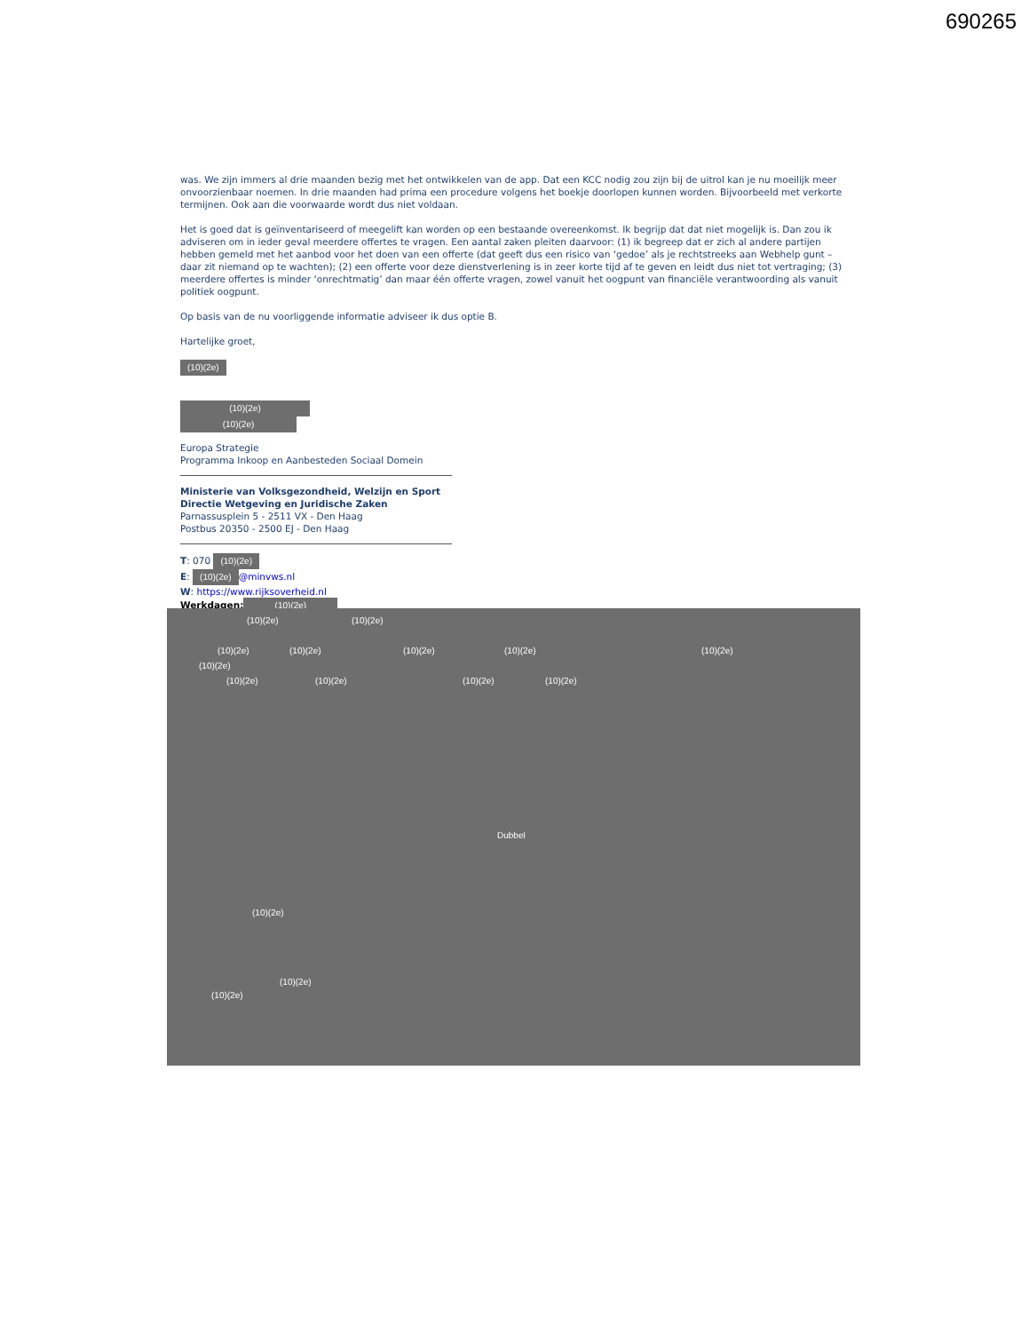690265
was. We zijn immers al drie maanden bezig met het ontwikkelen van de app. Dat een KCC nodig zou zijn bij de uitrol kan je nu moeilijk meer onvoorzienbaar noemen. In drie maanden had prima een procedure volgens het boekje doorlopen kunnen worden. Bijvoorbeeld met verkorte termijnen. Ook aan die voorwaarde wordt dus niet voldaan.
Het is goed dat is geïnventariseerd of meegelift kan worden op een bestaande overeenkomst. Ik begrijp dat dat niet mogelijk is. Dan zou ik adviseren om in ieder geval meerdere offertes te vragen. Een aantal zaken pleiten daarvoor: (1) ik begreep dat er zich al andere partijen hebben gemeld met het aanbod voor het doen van een offerte (dat geeft dus een risico van ‘gedoe’ als je rechtstreeks aan Webhelp gunt – daar zit niemand op te wachten); (2) een offerte voor deze dienstverlening is in zeer korte tijd af te geven en leidt dus niet tot vertraging; (3) meerdere offertes is minder ‘onrechtmatig’ dan maar één offerte vragen, zowel vanuit het oogpunt van financiële verantwoording als vanuit politiek oogpunt.
Op basis van de nu voorliggende informatie adviseer ik dus optie B.
Hartelijke groet,
(10)(2e)
(10)(2e)
(10)(2e)
Europa Strategie
Programma Inkoop en Aanbesteden Sociaal Domein
Ministerie van Volksgezondheid, Welzijn en Sport
Directie Wetgeving en Juridische Zaken
Parnassusplein 5 - 2511 VX - Den Haag
Postbus 20350 - 2500 EJ - Den Haag
T: 070 (10)(2e)
E: (10)(2e) @minvws.nl
W: https://www.rijksoverheid.nl
Werkdagen: (10)(2e)
(10)(2e) (10)(2e)
(10)(2e) (10)(2e) (10)(2e) (10)(2e) (10)(2e)
(10)(2e)
(10)(2e) (10)(2e) (10)(2e) (10)(2e)
Dubbel
(10)(2e)
(10)(2e)
(10)(2e)